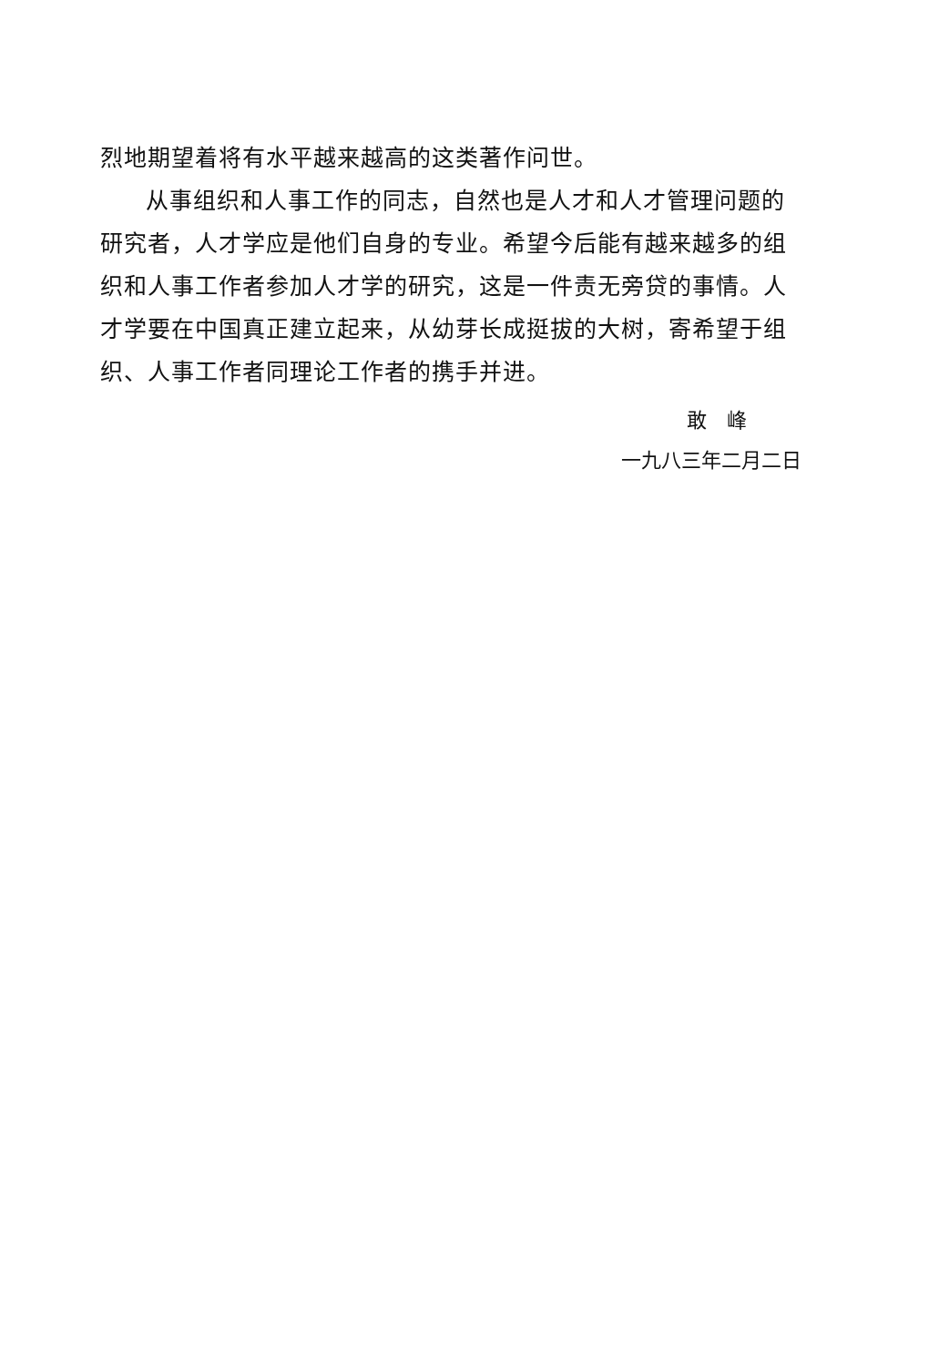烈地期望着将有水平越来越高的这类著作问世。
从事组织和人事工作的同志，自然也是人才和人才管理问题的研究者，人才学应是他们自身的专业。希望今后能有越来越多的组织和人事工作者参加人才学的研究，这是一件责无旁贷的事情。人才学要在中国真正建立起来，从幼芽长成挺拔的大树，寄希望于组织、人事工作者同理论工作者的携手并进。
敢　峰
一九八三年二月二日